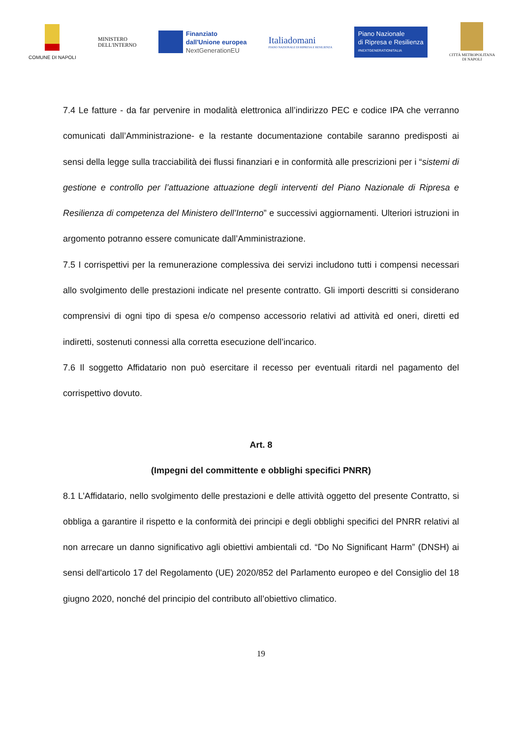COMUNE DI NAPOLI
MINISTERO
DELL'INTERNO
Finanziato
dall'Unione europea
NextGenerationEU
Italiadomani
PIANO NAZIONALE DI RIPRESA E RESILIENZA
Piano Nazionale
di Ripresa e Resilienza
#NEXTGENERATIONITALIA
CITTÀ METROPOLITANA
DI NAPOLI
7.4 Le fatture - da far pervenire in modalità elettronica all’indirizzo PEC e codice IPA che verranno comunicati dall’Amministrazione- e la restante documentazione contabile saranno predisposti ai sensi della legge sulla tracciabilità dei flussi finanziari e in conformità alle prescrizioni per i “sistemi di gestione e controllo per l’attuazione attuazione degli interventi del Piano Nazionale di Ripresa e Resilienza di competenza del Ministero dell’Interno” e successivi aggiornamenti. Ulteriori istruzioni in argomento potranno essere comunicate dall’Amministrazione.
7.5 I corrispettivi per la remunerazione complessiva dei servizi includono tutti i compensi necessari allo svolgimento delle prestazioni indicate nel presente contratto. Gli importi descritti si considerano comprensivi di ogni tipo di spesa e/o compenso accessorio relativi ad attività ed oneri, diretti ed indiretti, sostenuti connessi alla corretta esecuzione dell’incarico.
7.6 Il soggetto Affidatario non può esercitare il recesso per eventuali ritardi nel pagamento del corrispettivo dovuto.
Art. 8
(Impegni del committente e obblighi specifici PNRR)
8.1 L’Affidatario, nello svolgimento delle prestazioni e delle attività oggetto del presente Contratto, si obbliga a garantire il rispetto e la conformità dei principi e degli obblighi specifici del PNRR relativi al non arrecare un danno significativo agli obiettivi ambientali cd. “Do No Significant Harm” (DNSH) ai sensi dell'articolo 17 del Regolamento (UE) 2020/852 del Parlamento europeo e del Consiglio del 18 giugno 2020, nonché del principio del contributo all’obiettivo climatico.
19